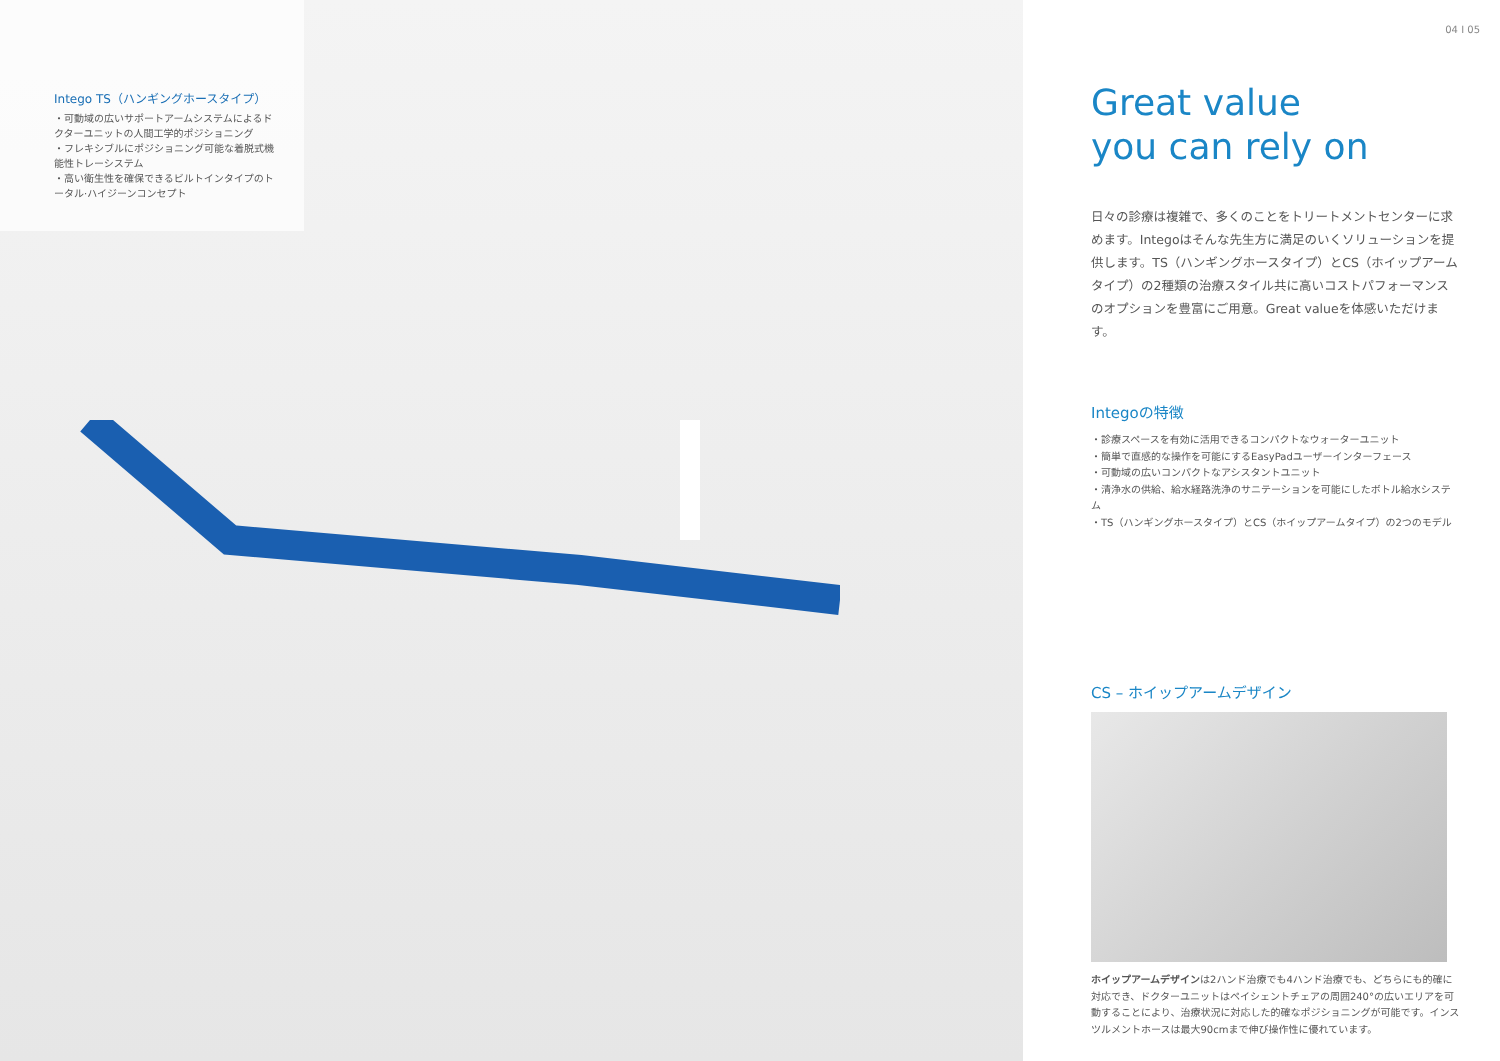Intego TS（ハンギングホースタイプ）
・可動域の広いサポートアームシステムによるドクターユニットの人間工学的ポジショニング
・フレキシブルにポジショニング可能な着脱式機能性トレーシステム
・高い衛生性を確保できるビルトインタイプのトータル·ハイジーンコンセプト
04 I 05
Great value
you can rely on
日々の診療は複雑で、多くのことをトリートメントセンターに求めます。Integoはそんな先生方に満足のいくソリューションを提供します。TS（ハンギングホースタイプ）とCS（ホイップアームタイプ）の2種類の治療スタイル共に高いコストパフォーマンスのオプションを豊富にご用意。Great valueを体感いただけます。
Integoの特徴
・診療スペースを有効に活用できるコンパクトなウォーターユニット
・簡単で直感的な操作を可能にするEasyPadユーザーインターフェース
・可動域の広いコンパクトなアシスタントユニット
・清浄水の供給、給水経路洗浄のサニテーションを可能にしたボトル給水システム
・TS（ハンギングホースタイプ）とCS（ホイップアームタイプ）の2つのモデル
CS – ホイップアームデザイン
ホイップアームデザインは2ハンド治療でも4ハンド治療でも、どちらにも的確に対応でき、ドクターユニットはペイシェントチェアの周囲240°の広いエリアを可動することにより、治療状況に対応した的確なポジショニングが可能です。インスツルメントホースは最大90cmまで伸び操作性に優れています。